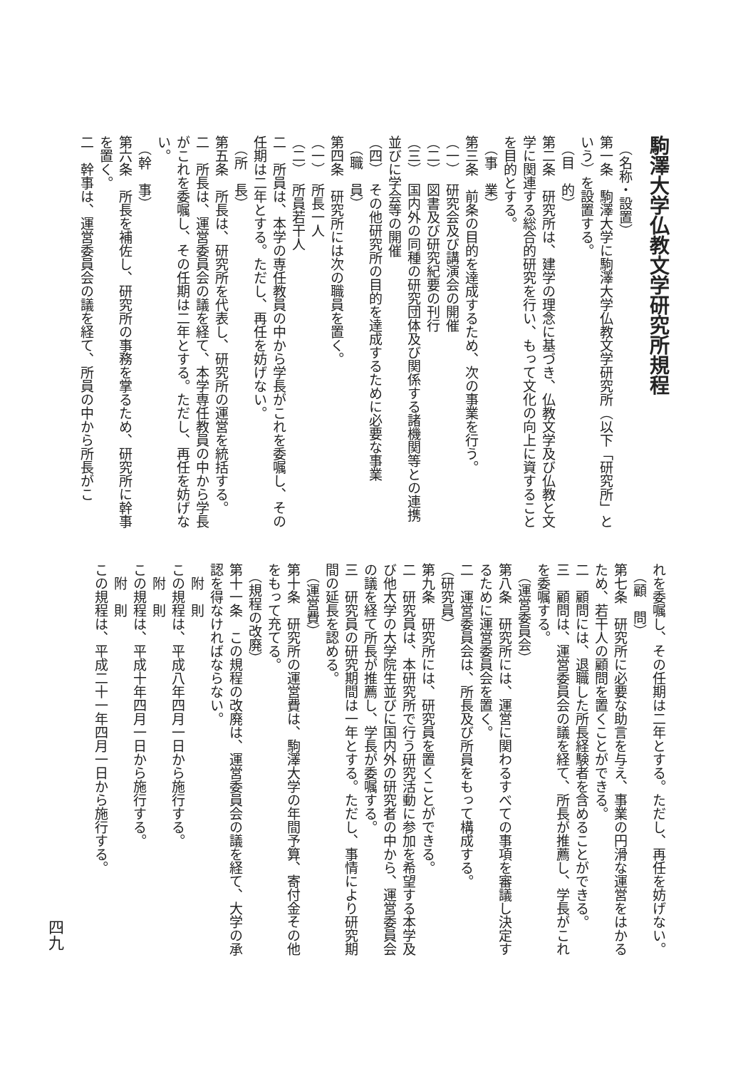駒澤大学仏教文学研究所規程
　（名称・設置）
第一条　駒澤大学に駒澤大学仏教文学研究所（以下「研究所」という）を設置する。
　（目　的）
第二条　研究所は、建学の理念に基づき、仏教文学及び仏教と文学に関連する総合的研究を行い、もって文化の向上に資することを目的とする。
　（事　業）
第三条　前条の目的を達成するため、次の事業を行う。
（一）　研究会及び講演会の開催
（二）　図書及び研究紀要の刊行
（三）　国内外の同種の研究団体及び関係する諸機関等との連携並びに学会等の開催
（四）　その他研究所の目的を達成するために必要な事業
　（職　員）
第四条　研究所には次の職員を置く。
（一）　所長一人
（二）　所員若干人
二　所員は、本学の専任教員の中から学長がこれを委嘱し、その任期は二年とする。ただし、再任を妨げない。
　（所　長）
第五条　所長は、研究所を代表し、研究所の運営を統括する。
二　所長は、運営委員会の議を経て、本学専任教員の中から学長がこれを委嘱し、その任期は二年とする。ただし、再任を妨げない。
　（幹　事）
第六条　所長を補佐し、研究所の事務を掌るため、研究所に幹事を置く。
二　幹事は、運営委員会の議を経て、所員の中から所長がこ
れを委嘱し、その任期は二年とする。ただし、再任を妨げない。
　（顧　問）
第七条　研究所に必要な助言を与え、事業の円滑な運営をはかるため、若干人の顧問を置くことができる。
二　顧問には、退職した所長経験者を含めることができる。
三　顧問は、運営委員会の議を経て、所長が推薦し、学長がこれを委嘱する。
　（運営委員会）
第八条　研究所には、運営に関わるすべての事項を審議し決定するために運営委員会を置く。
二　運営委員会は、所長及び所員をもって構成する。
（研究員）
第九条　研究所には、研究員を置くことができる。
二　研究員は、本研究所で行う研究活動に参加を希望する本学及び他大学の大学院生並びに国内外の研究者の中から、運営委員会の議を経て所長が推薦し、学長が委嘱する。
三　研究員の研究期間は一年とする。ただし、事情により研究期間の延長を認める。
　（運営費）
第十条　研究所の運営費は、駒澤大学の年間予算、寄付金その他をもって充てる。
　（規程の改廃）
第十一条　この規程の改廃は、運営委員会の議を経て、大学の承認を得なければならない。
　附　則
この規程は、平成八年四月一日から施行する。
　附　則
この規程は、平成十年四月一日から施行する。
　附　則
この規程は、平成二十一年四月一日から施行する。
四九